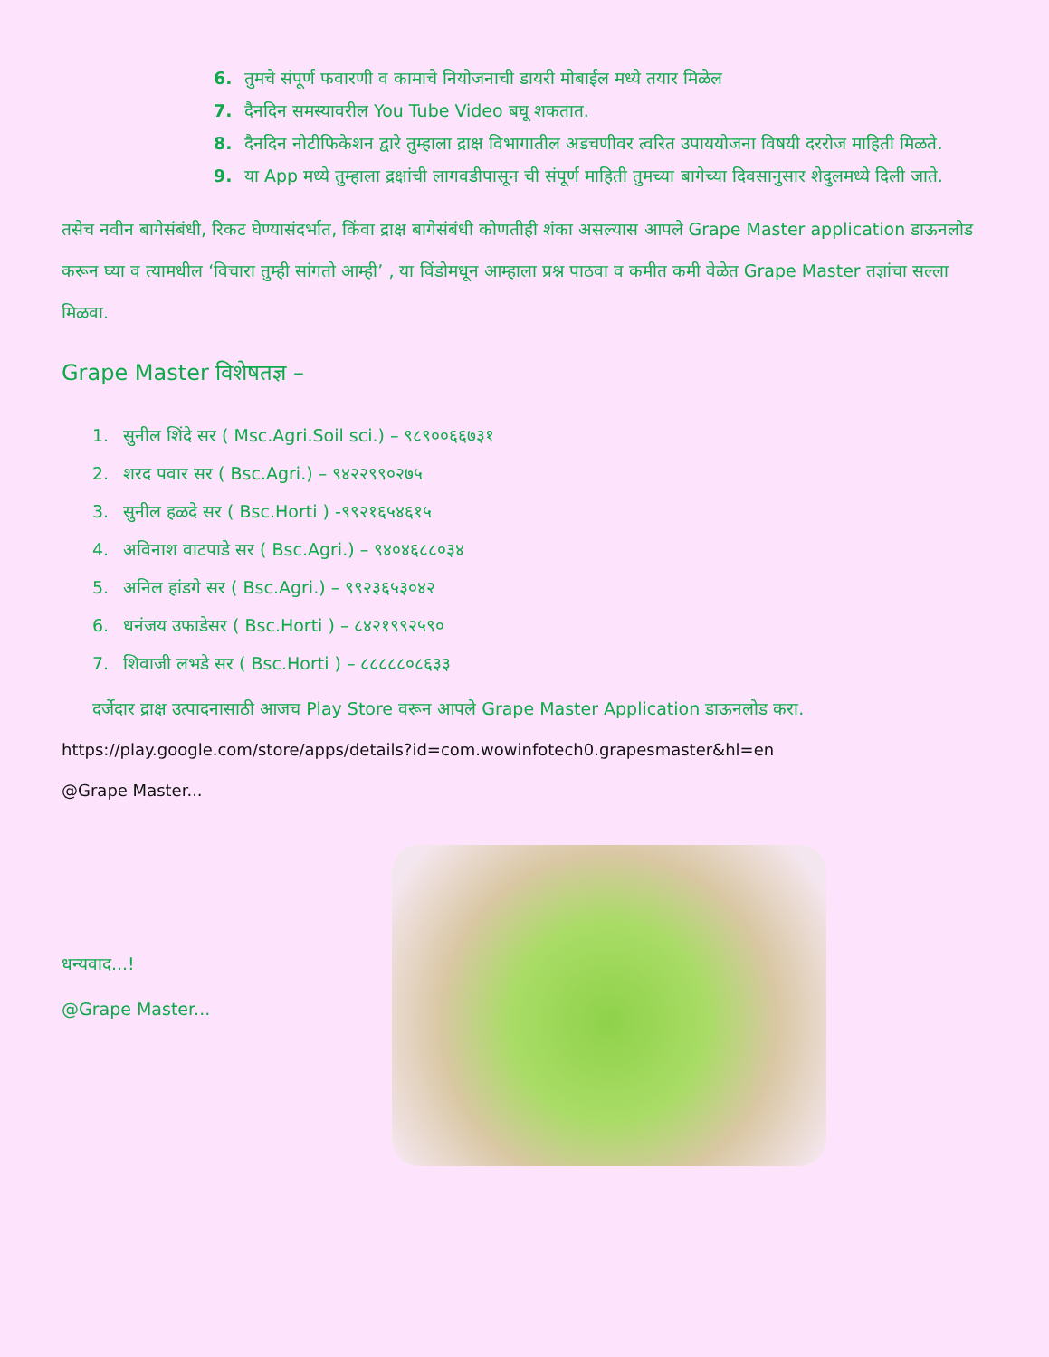6. तुमचे संपूर्ण फवारणी व कामाचे नियोजनाची डायरी मोबाईल मध्ये तयार मिळेल
7. दैनदिन समस्यावरील You Tube Video बघू शकतात.
8. दैनदिन नोटीफिकेशन द्वारे तुम्हाला द्राक्ष विभागातील अडचणीवर त्वरित उपाययोजना विषयी दररोज माहिती मिळते.
9. या App मध्ये तुम्हाला द्रक्षांची लागवडीपासून ची संपूर्ण माहिती तुमच्या बागेच्या दिवसानुसार शेदुलमध्ये दिली जाते.
तसेच नवीन बागेसंबंधी, रिकट घेण्यासंदर्भात, किंवा द्राक्ष बागेसंबंधी कोणतीही शंका असल्यास आपले Grape Master application डाऊनलोड करून घ्या व त्यामधील ‘विचारा तुम्ही सांगतो आम्ही’ , या विंडोमधून आम्हाला प्रश्न पाठवा व कमीत कमी वेळेत Grape Master तज्ञांचा सल्ला मिळवा.
Grape Master विशेषतज्ञ –
1. सुनील शिंदे सर ( Msc.Agri.Soil sci.) – ९८९००६६७३१
2. शरद पवार सर ( Bsc.Agri.) – ९४२२९९०२७५
3. सुनील हळदे सर ( Bsc.Horti ) -९९२१६५४६१५
4. अविनाश वाटपाडे सर ( Bsc.Agri.) – ९४०४६८८०३४
5. अनिल हांडगे सर ( Bsc.Agri.) – ९९२३६५३०४२
6. धनंजय उफाडेसर ( Bsc.Horti ) – ८४२१९९२५९०
7. शिवाजी लभडे सर ( Bsc.Horti ) – ८८८८८०८६३३
दर्जेदार द्राक्ष उत्पादनासाठी आजच Play Store वरून आपले Grape Master Application डाऊनलोड करा.
https://play.google.com/store/apps/details?id=com.wowinfotech0.grapesmaster&hl=en
@Grape Master...
धन्यवाद...!
@Grape Master...